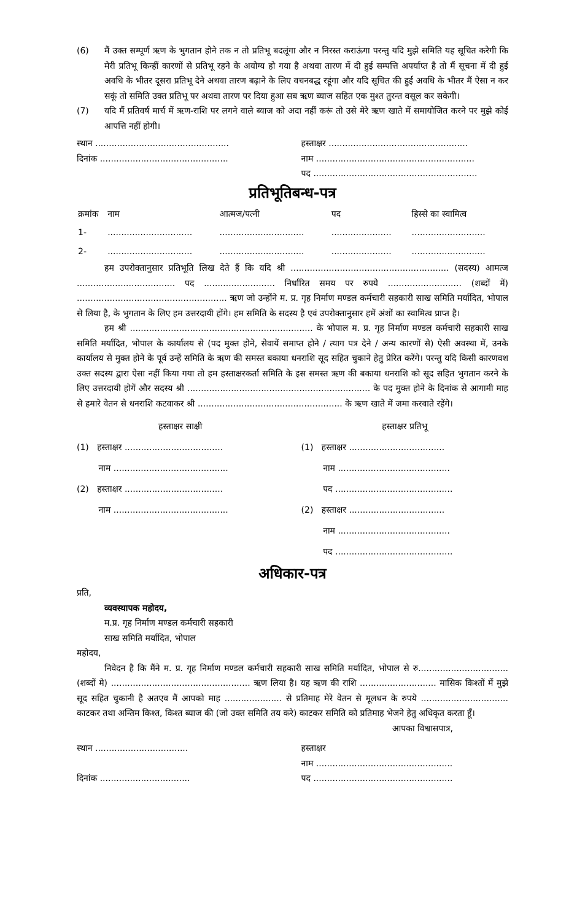(6) मैं उक्त सम्पूर्ण ऋण के भुगतान होने तक न तो प्रतिभू बदलूंगा और न निरस्त कराऊंगा परन्तु यदि मुझे समिति यह सूचित करेगी कि मेरी प्रतिभू किन्हीं कारणों से प्रतिभू रहने के अयोग्य हो गया है अथवा तारण में दी हुई सम्पत्ति अपर्याप्त है तो मैं सूचना में दी हुई अवधि के भीतर दूसरा प्रतिभू देने अथवा तारण बढ़ाने के लिए वचनबद्ध रहूंगा और यदि सूचित की हुई अवधि के भीतर मैं ऐसा न कर सकूं तो समिति उक्त प्रतिभू पर अथवा तारण पर दिया हुआ सब ऋण ब्याज सहित एक मुश्त तुरन्त वसूल कर सकेगी।
(7) यदि मैं प्रतिवर्ष मार्च में ऋण-राशि पर लगने वाले ब्याज को अदा नहीं करूं तो उसे मेरे ऋण खाते में समायोजित करने पर मुझे कोई आपत्ति नहीं होगी।
स्थान .................................................
दिनांक ...............................................
हस्ताक्षर ...................................................
नाम ..........................................................
पद ............................................................
प्रतिभूतिबन्ध-पत्र
| क्रमांक | नाम | आत्मज/पत्नी | पद | हिस्से का स्वामित्व |
| --- | --- | --- | --- | --- |
| 1- | ............................... | ............................... | ...................... | ........................... |
| 2- | ............................... | ............................... | ...................... | ........................... |
हम उपरोक्तानुसार प्रतिभूति लिख देते हैं कि यदि श्री .......................................................... (सदस्य) आमत्ज .................................... पद .......................... निर्धारित समय पर रुपये ........................... (शब्दों में) ....................................................... ऋण जो उन्होंने म. प्र. गृह निर्माण मण्डल कर्मचारी सहकारी साख समिति मर्यादित, भोपाल से लिया है, के भुगतान के लिए हम उत्तरदायी होंगे। हम समिति के सदस्य है एवं उपरोक्तानुसार हमें अंशों का स्वामित्व प्राप्त है।
हम श्री ................................................................... के भोपाल म. प्र. गृह निर्माण मण्डल कर्मचारी सहकारी साख समिति मर्यादित, भोपाल के कार्यालय से (पद मुक्त होने, सेवायें समाप्त होने / त्याग पत्र देने / अन्य कारणों से) ऐसी अवस्था में, उनके कार्यालय से मुक्त होने के पूर्व उन्हें समिति के ऋण की समस्त बकाया धनराशि सूद सहित चुकाने हेतु प्रेरित करेंगे। परन्तु यदि किसी कारणवश उक्त सदस्य द्वारा ऐसा नहीं किया गया तो हम हस्ताक्षरकर्ता समिति के इस समस्त ऋण की बकाया धनराशि को सूद सहित भुगतान करने के लिए उत्तरदायी होगें और सदस्य श्री ................................................................... के पद मुक्त होने के दिनांक से आगामी माह से हमारे वेतन से धनराशि कटवाकर श्री ..................................................... के ऋण खाते में जमा करवाते रहेंगे।
हस्ताक्षर साक्षी
(1) हस्ताक्षर ....................................
नाम ..........................................
(2) हस्ताक्षर ....................................
नाम ..........................................
हस्ताक्षर प्रतिभू
(1) हस्ताक्षर ...................................
नाम .........................................
पद ...........................................
(2) हस्ताक्षर ...................................
नाम .........................................
पद ...........................................
अधिकार-पत्र
प्रति,
व्यवस्थापक महोदय,
म.प्र. गृह निर्माण मण्डल कर्मचारी सहकारी
साख समिति मर्यादित, भोपाल
महोदय,
निवेदन है कि मैंने म. प्र. गृह निर्माण मण्डल कर्मचारी सहकारी साख समिति मर्यादित, भोपाल से रु................................. (शब्दों मे) ................................................... ऋण लिया है। यह ऋण की राशि ............................ मासिक किश्तों में मुझे सूद सहित चुकानी है अतएव मैं आपको माह ..................... से प्रतिमाह मेरे वेतन से मूलधन के रुपये ................................ काटकर तथा अन्तिम किश्त, किश्त ब्याज की (जो उक्त समिति तय करे) काटकर समिति को प्रतिमाह भेजने हेतु अधिकृत करता हूँ।
आपका विश्वासपात्र,
स्थान ..................................
दिनांक .................................
हस्ताक्षर
नाम ..................................................
पद ...................................................